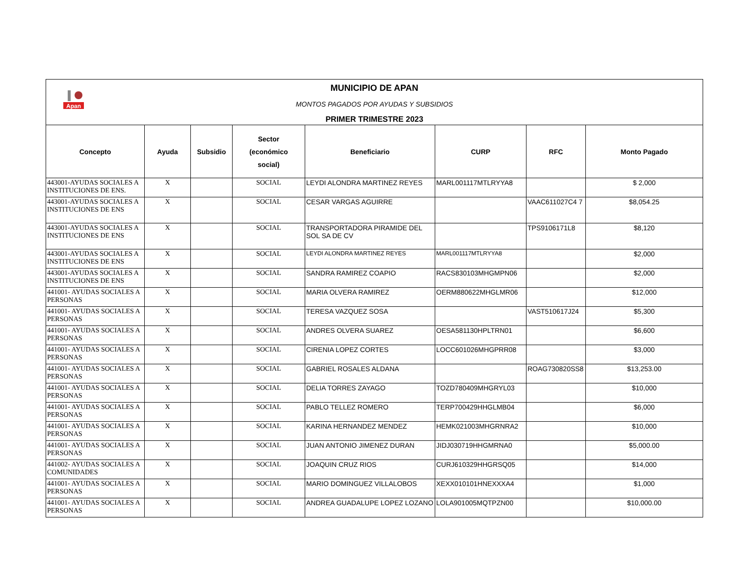| Apan MUNICIPIO DE APAN MONTOS PAGADOS POR AYUDAS Y SUBSIDIOS PRIMER TRIMESTRE 2023 | | | | | | | |
| Concepto | Ayuda | Subsidio | Sector (económico social) | Beneficiario | CURP | RFC | Monto Pagado |
| 443001-AYUDAS SOCIALES A INSTITUCIONES DE ENS. | X | | SOCIAL | LEYDI ALONDRA MARTINEZ REYES | MARL001117MTLRYYA8 | | $ 2,000 |
| 443001-AYUDAS SOCIALES A INSTITUCIONES DE ENS | X | | SOCIAL | CESAR VARGAS AGUIRRE | | VAAC611027C4 7 | $8,054.25 |
| 443001-AYUDAS SOCIALES A INSTITUCIONES DE ENS | X | | SOCIAL | TRANSPORTADORA PIRAMIDE DEL SOL SA DE CV | | TPS9106171L8 | $8,120 |
| 443001-AYUDAS SOCIALES A INSTITUCIONES DE ENS | X | | SOCIAL | LEYDI ALONDRA MARTINEZ REYES | MARL001117MTLRYYA8 | | $2,000 |
| 443001-AYUDAS SOCIALES A INSTITUCIONES DE ENS | X | | SOCIAL | SANDRA RAMIREZ COAPIO | RACS830103MHGMPN06 | | $2,000 |
| 441001- AYUDAS SOCIALES A PERSONAS | X | | SOCIAL | MARIA OLVERA RAMIREZ | OERM880622MHGLMR06 | | $12,000 |
| 441001- AYUDAS SOCIALES A PERSONAS | X | | SOCIAL | TERESA VAZQUEZ SOSA | | VAST510617J24 | $5,300 |
| 441001- AYUDAS SOCIALES A PERSONAS | X | | SOCIAL | ANDRES OLVERA SUAREZ | OESA581130HPLTRN01 | | $6,600 |
| 441001- AYUDAS SOCIALES A PERSONAS | X | | SOCIAL | CIRENIA LOPEZ CORTES | LOCC601026MHGPRR08 | | $3,000 |
| 441001- AYUDAS SOCIALES A PERSONAS | X | | SOCIAL | GABRIEL ROSALES ALDANA | | ROAG730820SS8 | $13,253.00 |
| 441001- AYUDAS SOCIALES A PERSONAS | X | | SOCIAL | DELIA TORRES ZAYAGO | TOZD780409MHGRYL03 | | $10,000 |
| 441001- AYUDAS SOCIALES A PERSONAS | X | | SOCIAL | PABLO TELLEZ ROMERO | TERP700429HHGLMB04 | | $6,000 |
| 441001- AYUDAS SOCIALES A PERSONAS | X | | SOCIAL | KARINA HERNANDEZ MENDEZ | HEMK021003MHGRNRA2 | | $10,000 |
| 441001- AYUDAS SOCIALES A PERSONAS | X | | SOCIAL | JUAN ANTONIO JIMENEZ DURAN | JIDJ030719HHGMRNA0 | | $5,000.00 |
| 441002- AYUDAS SOCIALES A COMUNIDADES | X | | SOCIAL | JOAQUIN CRUZ RIOS | CURJ610329HHGRSQ05 | | $14,000 |
| 441001- AYUDAS SOCIALES A PERSONAS | X | | SOCIAL | MARIO DOMINGUEZ VILLALOBOS | XEXX010101HNEXXXA4 | | $1,000 |
| 441001- AYUDAS SOCIALES A PERSONAS | X | | SOCIAL | ANDREA GUADALUPE LOPEZ LOZANO | LOLA901005MQTPZN00 | | $10,000.00 |